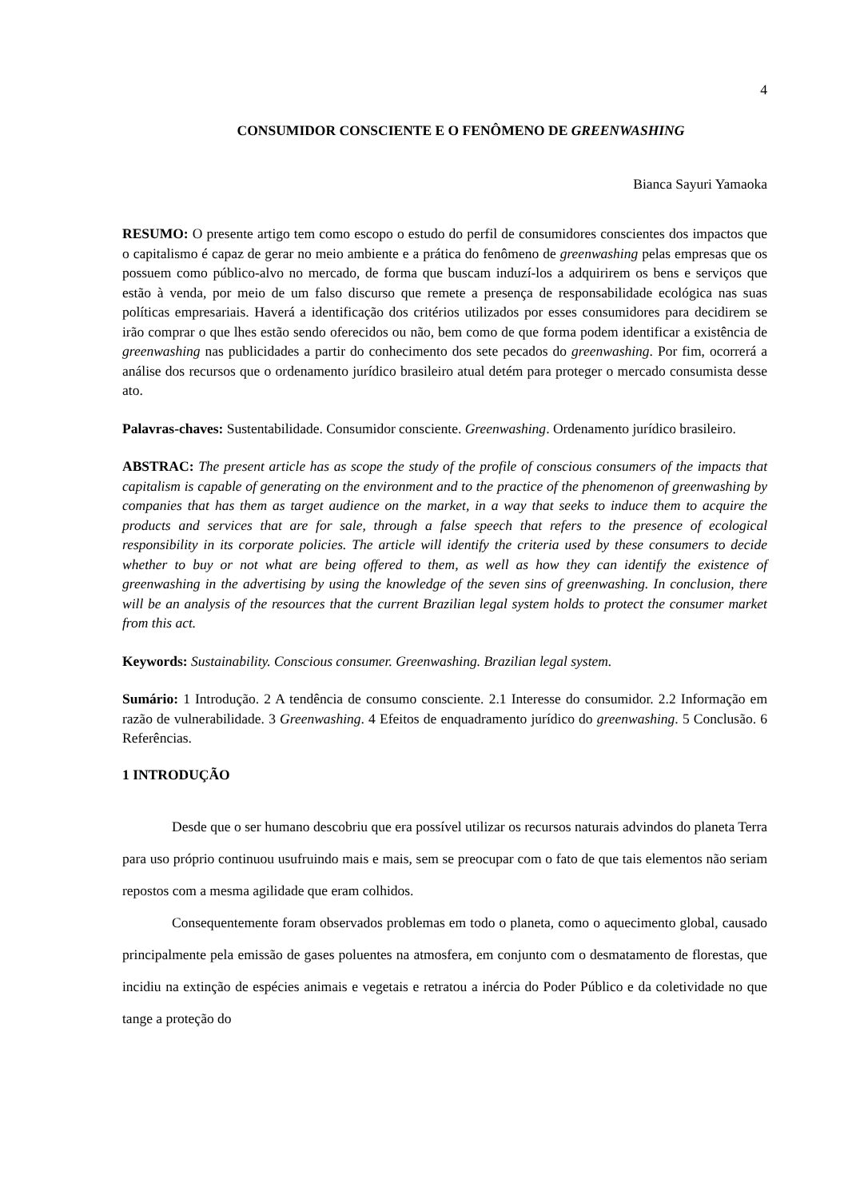4
CONSUMIDOR CONSCIENTE E O FENÔMENO DE GREENWASHING
Bianca Sayuri Yamaoka
RESUMO: O presente artigo tem como escopo o estudo do perfil de consumidores conscientes dos impactos que o capitalismo é capaz de gerar no meio ambiente e a prática do fenômeno de greenwashing pelas empresas que os possuem como público-alvo no mercado, de forma que buscam induzí-los a adquirirem os bens e serviços que estão à venda, por meio de um falso discurso que remete a presença de responsabilidade ecológica nas suas políticas empresariais. Haverá a identificação dos critérios utilizados por esses consumidores para decidirem se irão comprar o que lhes estão sendo oferecidos ou não, bem como de que forma podem identificar a existência de greenwashing nas publicidades a partir do conhecimento dos sete pecados do greenwashing. Por fim, ocorrerá a análise dos recursos que o ordenamento jurídico brasileiro atual detém para proteger o mercado consumista desse ato.
Palavras-chaves: Sustentabilidade. Consumidor consciente. Greenwashing. Ordenamento jurídico brasileiro.
ABSTRAC: The present article has as scope the study of the profile of conscious consumers of the impacts that capitalism is capable of generating on the environment and to the practice of the phenomenon of greenwashing by companies that has them as target audience on the market, in a way that seeks to induce them to acquire the products and services that are for sale, through a false speech that refers to the presence of ecological responsibility in its corporate policies. The article will identify the criteria used by these consumers to decide whether to buy or not what are being offered to them, as well as how they can identify the existence of greenwashing in the advertising by using the knowledge of the seven sins of greenwashing. In conclusion, there will be an analysis of the resources that the current Brazilian legal system holds to protect the consumer market from this act.
Keywords: Sustainability. Conscious consumer. Greenwashing. Brazilian legal system.
Sumário: 1 Introdução. 2 A tendência de consumo consciente. 2.1 Interesse do consumidor. 2.2 Informação em razão de vulnerabilidade. 3 Greenwashing. 4 Efeitos de enquadramento jurídico do greenwashing. 5 Conclusão. 6 Referências.
1 INTRODUÇÃO
Desde que o ser humano descobriu que era possível utilizar os recursos naturais advindos do planeta Terra para uso próprio continuou usufruindo mais e mais, sem se preocupar com o fato de que tais elementos não seriam repostos com a mesma agilidade que eram colhidos.
Consequentemente foram observados problemas em todo o planeta, como o aquecimento global, causado principalmente pela emissão de gases poluentes na atmosfera, em conjunto com o desmatamento de florestas, que incidiu na extinção de espécies animais e vegetais e retratou a inércia do Poder Público e da coletividade no que tange a proteção do